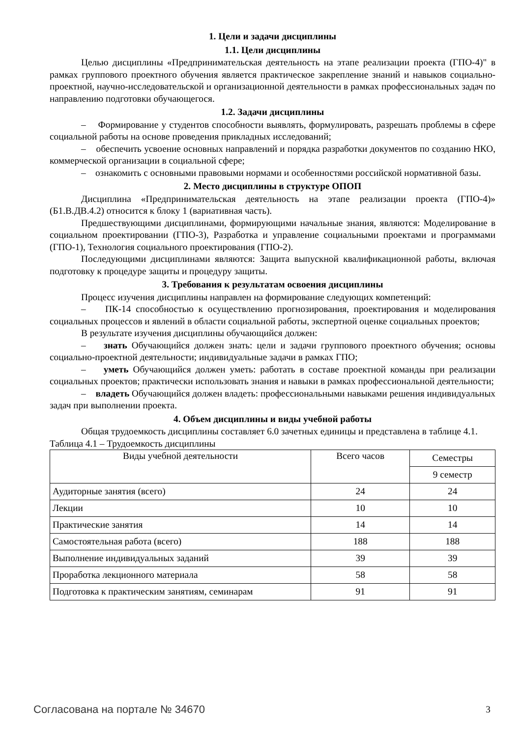1. Цели и задачи дисциплины
1.1. Цели дисциплины
Целью дисциплины «Предпринимательская деятельность на этапе реализации проекта (ГПО-4)" в рамках группового проектного обучения является практическое закрепление знаний и навыков социально-проектной, научно-исследовательской и организационной деятельности в рамках профессиональных задач по направлению подготовки обучающегося.
1.2. Задачи дисциплины
– Формирование у студентов способности выявлять, формулировать, разрешать проблемы в сфере социальной работы на основе проведения прикладных исследований;
– обеспечить усвоение основных направлений и порядка разработки документов по созданию НКО, коммерческой организации в социальной сфере;
– ознакомить с основными правовыми нормами и особенностями российской нормативной базы.
2. Место дисциплины в структуре ОПОП
Дисциплина «Предпринимательская деятельность на этапе реализации проекта (ГПО-4)» (Б1.В.ДВ.4.2) относится к блоку 1 (вариативная часть).
Предшествующими дисциплинами, формирующими начальные знания, являются: Моделирование в социальном проектировании (ГПО-3), Разработка и управление социальными проектами и программами (ГПО-1), Технология социального проектирования (ГПО-2).
Последующими дисциплинами являются: Защита выпускной квалификационной работы, включая подготовку к процедуре защиты и процедуру защиты.
3. Требования к результатам освоения дисциплины
Процесс изучения дисциплины направлен на формирование следующих компетенций:
– ПК-14 способностью к осуществлению прогнозирования, проектирования и моделирования социальных процессов и явлений в области социальной работы, экспертной оценке социальных проектов;
В результате изучения дисциплины обучающийся должен:
– знать Обучающийся должен знать: цели и задачи группового проектного обучения; основы социально-проектной деятельности; индивидуальные задачи в рамках ГПО;
– уметь Обучающийся должен уметь: работать в составе проектной команды при реализации социальных проектов; практически использовать знания и навыки в рамках профессиональной деятельности;
– владеть Обучающийся должен владеть: профессиональными навыками решения индивидуальных задач при выполнении проекта.
4. Объем дисциплины и виды учебной работы
Общая трудоемкость дисциплины составляет 6.0 зачетных единицы и представлена в таблице 4.1.
Таблица 4.1 – Трудоемкость дисциплины
| Виды учебной деятельности | Всего часов | Семестры |
| --- | --- | --- |
| | | 9 семестр |
| Аудиторные занятия (всего) | 24 | 24 |
| Лекции | 10 | 10 |
| Практические занятия | 14 | 14 |
| Самостоятельная работа (всего) | 188 | 188 |
| Выполнение индивидуальных заданий | 39 | 39 |
| Проработка лекционного материала | 58 | 58 |
| Подготовка к практическим занятиям, семинарам | 91 | 91 |
Согласована на портале № 34670 3